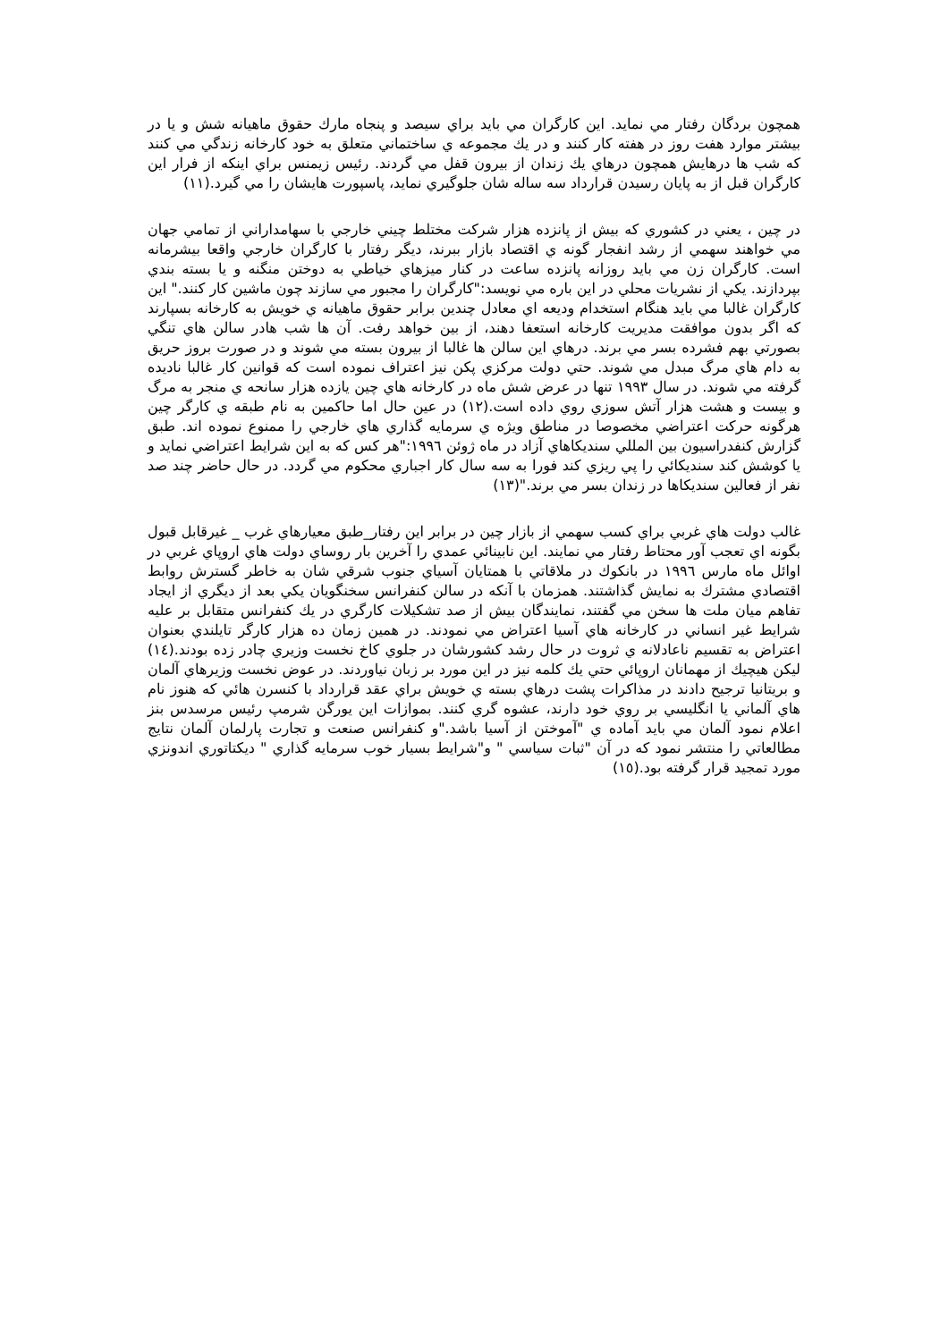همچون بردگان رفتار مي نمايد. اين كارگران مي بايد براي سيصد و پنجاه مارك حقوق ماهيانه شش و يا در بيشتر موارد هفت روز در هفته كار كنند و در يك مجموعه ي ساختماني متعلق به خود كارخانه زندگي مي كنند كه شب ها درهايش همچون درهاي يك زندان از بيرون قفل مي گردند. رئيس زيمنس براي اينكه از فرار اين كارگران قبل از به پايان رسيدن قرارداد سه ساله شان جلوگيري نمايد، پاسپورت هايشان را مي گيرد.(١١)
در چين ، يعني در كشوري كه بيش از پانزده هزار شركت مختلط چيني خارجي با سهامداراني از تمامي جهان مي خواهند سهمي از رشد انفجار گونه ي اقتصاد بازار ببرند، ديگر رفتار با كارگران خارجي واقعا بيشرمانه است. كارگران زن مي بايد روزانه پانزده ساعت در كنار ميزهاي خياطي به دوختن منگنه و يا بسته بندي بپردازند. يكي از نشريات محلي در اين باره مي نويسد:"كارگران را مجبور مي سازند چون ماشين كار كنند." اين كارگران غالبا مي بايد هنگام استخدام وديعه اي معادل چندين برابر حقوق ماهيانه ي خويش به كارخانه بسپارند كه اگر بدون موافقت مديريت كارخانه استعفا دهند، از بين خواهد رفت. آن ها شب هادر سالن هاي تنگي بصورتي بهم فشرده بسر مي برند. درهاي اين سالن ها غالبا از بيرون بسته مي شوند و در صورت بروز حريق به دام هاي مرگ مبدل مي شوند. حتي دولت مركزي پكن نيز اعتراف نموده است كه قوانين كار غالبا ناديده گرفته مي شوند. در سال ١٩٩٣ تنها در عرض شش ماه در كارخانه هاي چين يازده هزار سانحه ي منجر به مرگ و بيست و هشت هزار آتش سوزي روي داده است.(١٢) در عين حال اما حاكمين به نام طبقه ي كارگر چين هرگونه حركت اعتراضي مخصوصا در مناطق ويژه ي سرمايه گذاري هاي خارجي را ممنوع نموده اند. طبق گزارش كنفدراسيون بين المللي سنديكاهاي آزاد در ماه ژوئن ١٩٩٦:"هر كس كه به اين شرايط اعتراضي نمايد و يا كوشش كند سنديكائي را پي ريزي كند فورا به سه سال كار اجباري محكوم مي گردد. در حال حاضر چند صد نفر از فعالين سنديكاها در زندان بسر مي برند."(١٣)
غالب دولت هاي غربي براي كسب سهمي از بازار چين در برابر اين رفتار_طبق معيارهاي غرب _ غيرقابل قبول بگونه اي تعجب آور محتاط رفتار مي نمايند. اين نابينائي عمدي را آخرين بار روساي دولت هاي اروپاي غربي در اوائل ماه مارس ١٩٩٦ در بانكوك در ملاقاتي با همتايان آسياي جنوب شرقي شان به خاطر گسترش روابط اقتصادي مشترك به نمايش گذاشتند. همزمان با آنكه در سالن كنفرانس سخنگويان يكي بعد از ديگري از ايجاد تفاهم ميان ملت ها سخن مي گفتند، نمايندگان بيش از صد تشكيلات كارگري در يك كنفرانس متقابل بر عليه شرايط غير انساني در كارخانه هاي آسيا اعتراض مي نمودند. در همين زمان ده هزار كارگر تايلندي بعنوان اعتراض به تقسيم ناعادلانه ي ثروت در حال رشد كشورشان در جلوي كاخ نخست وزيري چادر زده بودند.(١٤) ليكن هيچيك از مهمانان اروپائي حتي يك كلمه نيز در اين مورد بر زبان نياوردند. در عوض نخست وزيرهاي آلمان و بريتانيا ترجيح دادند در مذاكرات پشت درهاي بسته ي خويش براي عقد قرارداد با كنسرن هائي كه هنوز نام هاي آلماني يا انگليسي بر روي خود دارند، عشوه گري كنند. بموازات اين يورگن شرمپ رئيس مرسدس بنز اعلام نمود آلمان مي بايد آماده ي "آموختن از آسيا باشد."و كنفرانس صنعت و تجارت پارلمان آلمان نتايج مطالعاتي را منتشر نمود كه در آن "ثبات سياسي " و"شرايط بسيار خوب سرمايه گذاري " ديكتاتوري اندونزي مورد تمجيد قرار گرفته بود.(١٥)